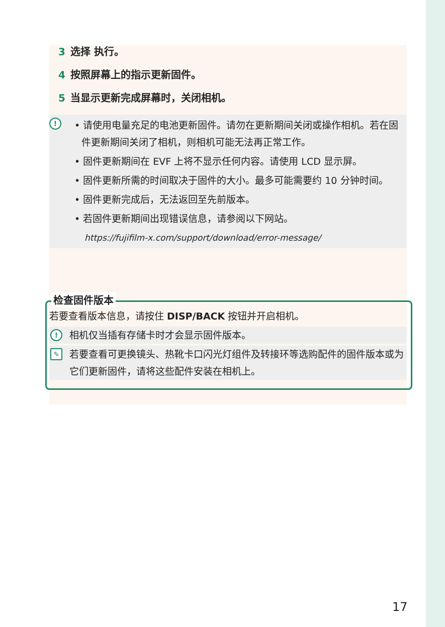3 选择 执行。
4 按照屏幕上的指示更新固件。
5 当显示更新完成屏幕时，关闭相机。
!
• 请使用电量充足的电池更新固件。请勿在更新期间关闭或操作相机。若在固件更新期间关闭了相机，则相机可能无法再正常工作。
• 固件更新期间在 EVF 上将不显示任何内容。请使用 LCD 显示屏。
• 固件更新所需的时间取决于固件的大小。最多可能需要约 10 分钟时间。
• 固件更新完成后，无法返回至先前版本。
• 若固件更新期间出现错误信息，请参阅以下网站。
https://fujifilm-x.com/support/download/error-message/
检查固件版本
若要查看版本信息，请按住 DISP/BACK 按钮并开启相机。
! 相机仅当插有存储卡时才会显示固件版本。
✎ 若要查看可更换镜头、热靴卡口闪光灯组件及转接环等选购配件的固件版本或为它们更新固件，请将这些配件安装在相机上。
17